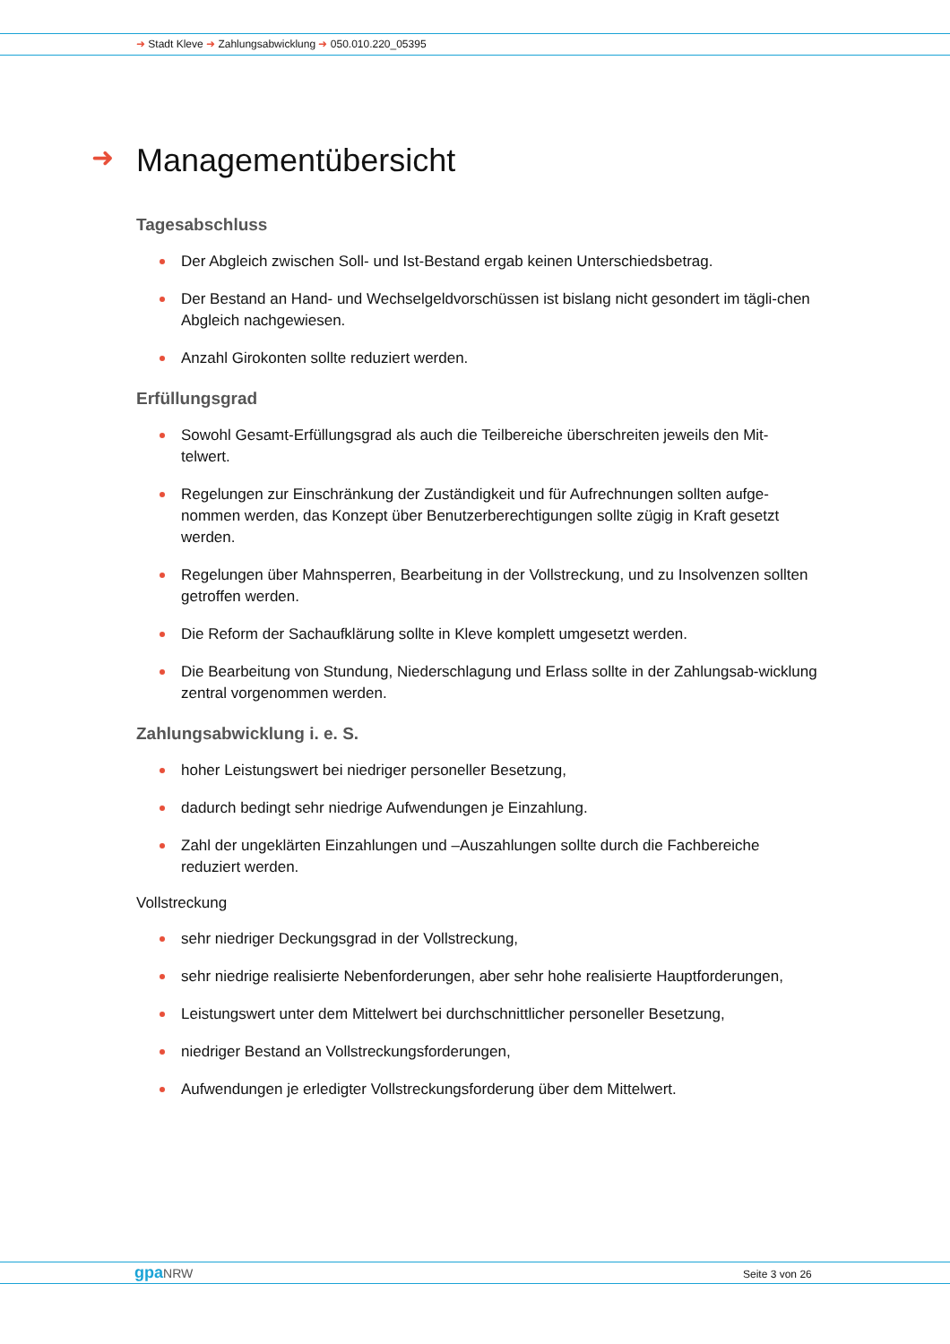➜ Stadt Kleve ➜ Zahlungsabwicklung ➜ 050.010.220_05395
➜ Managementübersicht
Tagesabschluss
Der Abgleich zwischen Soll- und Ist-Bestand ergab keinen Unterschiedsbetrag.
Der Bestand an Hand- und Wechselgeldvorschüssen ist bislang nicht gesondert im tägli-chen Abgleich nachgewiesen.
Anzahl Girokonten sollte reduziert werden.
Erfüllungsgrad
Sowohl Gesamt-Erfüllungsgrad als auch die Teilbereiche überschreiten jeweils den Mit-telwert.
Regelungen zur Einschränkung der Zuständigkeit und für Aufrechnungen sollten aufge-nommen werden, das Konzept über Benutzerberechtigungen sollte zügig in Kraft gesetzt werden.
Regelungen über Mahnsperren, Bearbeitung in der Vollstreckung, und zu Insolvenzen sollten getroffen werden.
Die Reform der Sachaufklärung sollte in Kleve komplett umgesetzt werden.
Die Bearbeitung von Stundung, Niederschlagung und Erlass sollte in der Zahlungsab-wicklung zentral vorgenommen werden.
Zahlungsabwicklung i. e. S.
hoher Leistungswert bei niedriger personeller Besetzung,
dadurch bedingt sehr niedrige Aufwendungen je Einzahlung.
Zahl der ungeklärten Einzahlungen und –Auszahlungen sollte durch die Fachbereiche reduziert werden.
Vollstreckung
sehr niedriger Deckungsgrad in der Vollstreckung,
sehr niedrige realisierte Nebenforderungen, aber sehr hohe realisierte Hauptforderungen,
Leistungswert unter dem Mittelwert bei durchschnittlicher personeller Besetzung,
niedriger Bestand an Vollstreckungsforderungen,
Aufwendungen je erledigter Vollstreckungsforderung über dem Mittelwert.
gpa NRW Seite 3 von 26